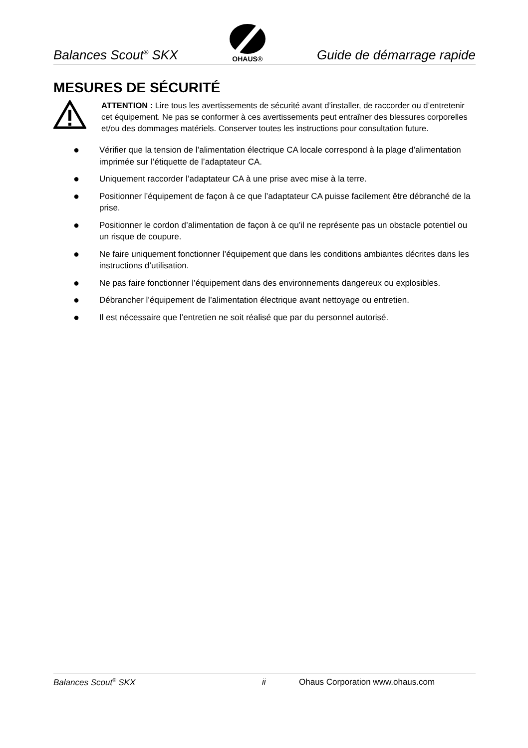Balances Scout<sup>®</sup> SKX OHAUS® Guide de démarrage rapide
MESURES DE SÉCURITÉ
ATTENTION : Lire tous les avertissements de sécurité avant d’installer, de raccorder ou d’entretenir cet équipement. Ne pas se conformer à ces avertissements peut entraîner des blessures corporelles et/ou des dommages matériels. Conserver toutes les instructions pour consultation future.
● Vérifier que la tension de l’alimentation électrique CA locale correspond à la plage d’alimentation imprimée sur l’étiquette de l’adaptateur CA.
● Uniquement raccorder l’adaptateur CA à une prise avec mise à la terre.
● Positionner l’équipement de façon à ce que l’adaptateur CA puisse facilement être débranché de la prise.
● Positionner le cordon d’alimentation de façon à ce qu’il ne représente pas un obstacle potentiel ou un risque de coupure.
● Ne faire uniquement fonctionner l’équipement que dans les conditions ambiantes décrites dans les instructions d’utilisation.
● Ne pas faire fonctionner l’équipement dans des environnements dangereux ou explosibles.
● Débrancher l’équipement de l’alimentation électrique avant nettoyage ou entretien.
● Il est nécessaire que l’entretien ne soit réalisé que par du personnel autorisé.
Balances Scout<sup>®</sup> SKX ii Ohaus Corporation www.ohaus.com